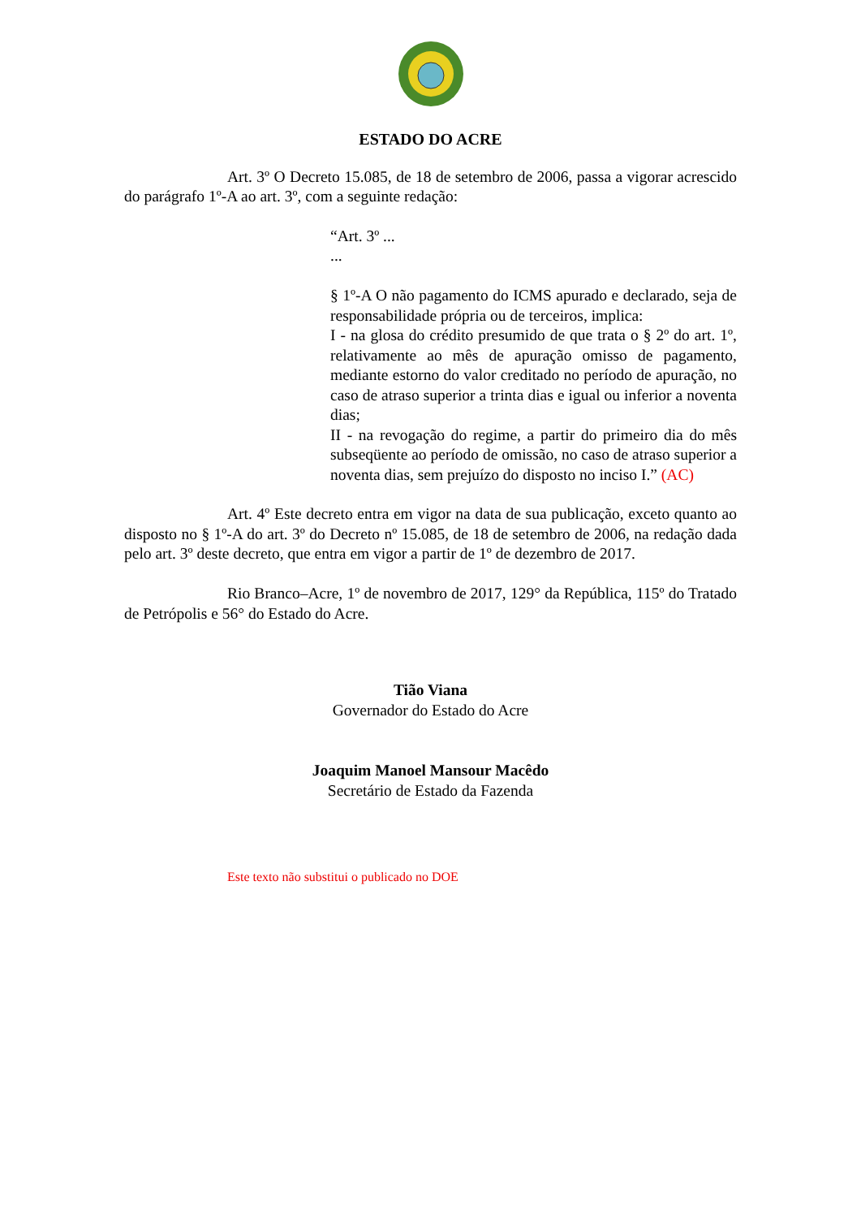ESTADO DO ACRE
Art. 3º O Decreto 15.085, de 18 de setembro de 2006, passa a vigorar acrescido do parágrafo 1º-A ao art. 3º, com a seguinte redação:
“Art. 3º ...
...
§ 1º-A O não pagamento do ICMS apurado e declarado, seja de responsabilidade própria ou de terceiros, implica:
I - na glosa do crédito presumido de que trata o § 2º do art. 1º, relativamente ao mês de apuração omisso de pagamento, mediante estorno do valor creditado no período de apuração, no caso de atraso superior a trinta dias e igual ou inferior a noventa dias;
II - na revogação do regime, a partir do primeiro dia do mês subseqüente ao período de omissão, no caso de atraso superior a noventa dias, sem prejuízo do disposto no inciso I.” (AC)
Art. 4º Este decreto entra em vigor na data de sua publicação, exceto quanto ao disposto no § 1º-A do art. 3º do Decreto nº 15.085, de 18 de setembro de 2006, na redação dada pelo art. 3º deste decreto, que entra em vigor a partir de 1º de dezembro de 2017.
Rio Branco–Acre, 1º de novembro de 2017, 129° da República, 115º do Tratado de Petrópolis e 56° do Estado do Acre.
Tião Viana
Governador do Estado do Acre
Joaquim Manoel Mansour Macêdo
Secretário de Estado da Fazenda
Este texto não substitui o publicado no DOE